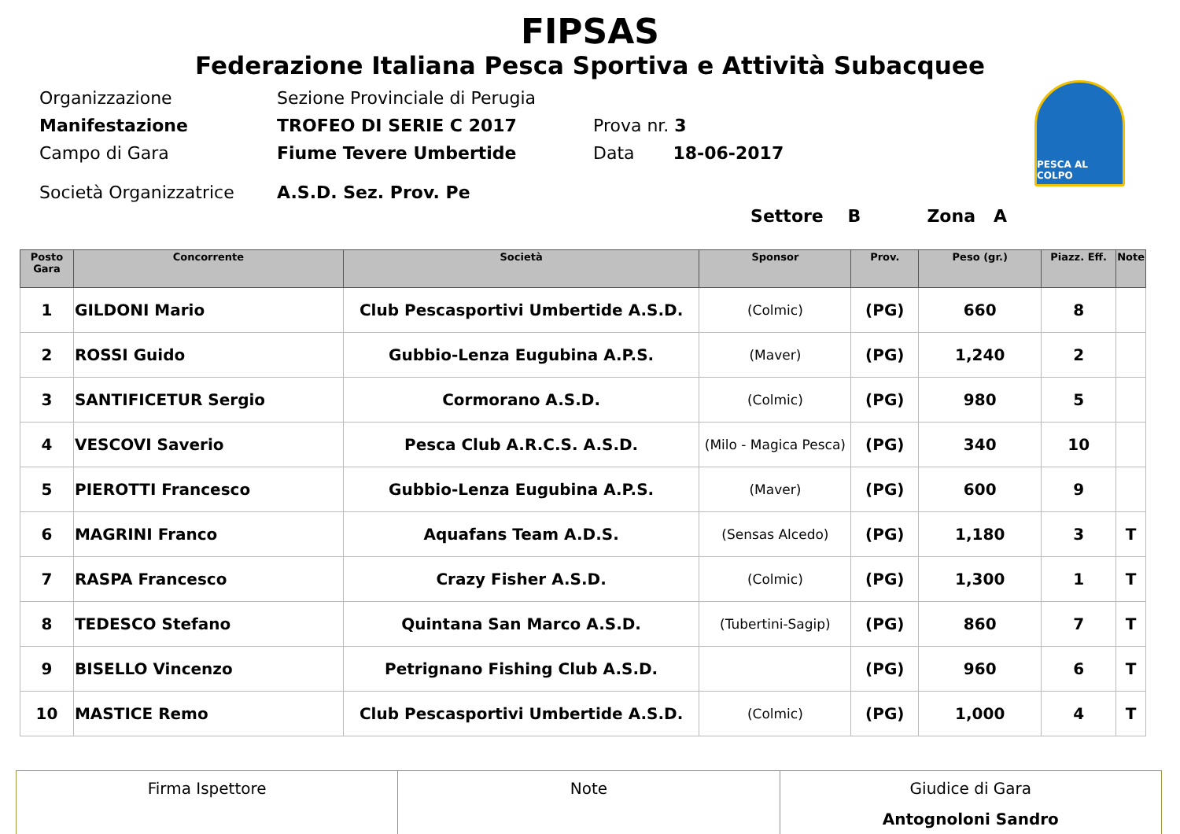FIPSAS
Federazione Italiana Pesca Sportiva e Attività Subacquee
PESCA AL COLPO
Organizzazione Sezione Provinciale di Perugia
Manifestazione TROFEO DI SERIE C 2017 Prova nr. 3
Campo di Gara Fiume Tevere Umbertide Data 18-06-2017
Società Organizzatrice A.S.D. Sez. Prov. Pe
Settore B Zona A
| Posto Gara | Concorrente | Società | Sponsor | Prov. | Peso (gr.) | Piazz. Eff. | Note |
| --- | --- | --- | --- | --- | --- | --- | --- |
| 1 | GILDONI Mario | Club Pescasportivi Umbertide A.S.D. | (Colmic) | (PG) | 660 | 8 | |
| 2 | ROSSI Guido | Gubbio-Lenza Eugubina A.P.S. | (Maver) | (PG) | 1,240 | 2 | |
| 3 | SANTIFICETUR Sergio | Cormorano A.S.D. | (Colmic) | (PG) | 980 | 5 | |
| 4 | VESCOVI Saverio | Pesca Club A.R.C.S. A.S.D. | (Milo - Magica Pesca) | (PG) | 340 | 10 | |
| 5 | PIEROTTI Francesco | Gubbio-Lenza Eugubina A.P.S. | (Maver) | (PG) | 600 | 9 | |
| 6 | MAGRINI Franco | Aquafans Team A.D.S. | (Sensas Alcedo) | (PG) | 1,180 | 3 | T |
| 7 | RASPA Francesco | Crazy Fisher A.S.D. | (Colmic) | (PG) | 1,300 | 1 | T |
| 8 | TEDESCO Stefano | Quintana San Marco A.S.D. | (Tubertini-Sagip) | (PG) | 860 | 7 | T |
| 9 | BISELLO Vincenzo | Petrignano Fishing Club A.S.D. | | (PG) | 960 | 6 | T |
| 10 | MASTICE Remo | Club Pescasportivi Umbertide A.S.D. | (Colmic) | (PG) | 1,000 | 4 | T |
| Firma Ispettore | Note | Giudice di Gara Antognoloni Sandro |